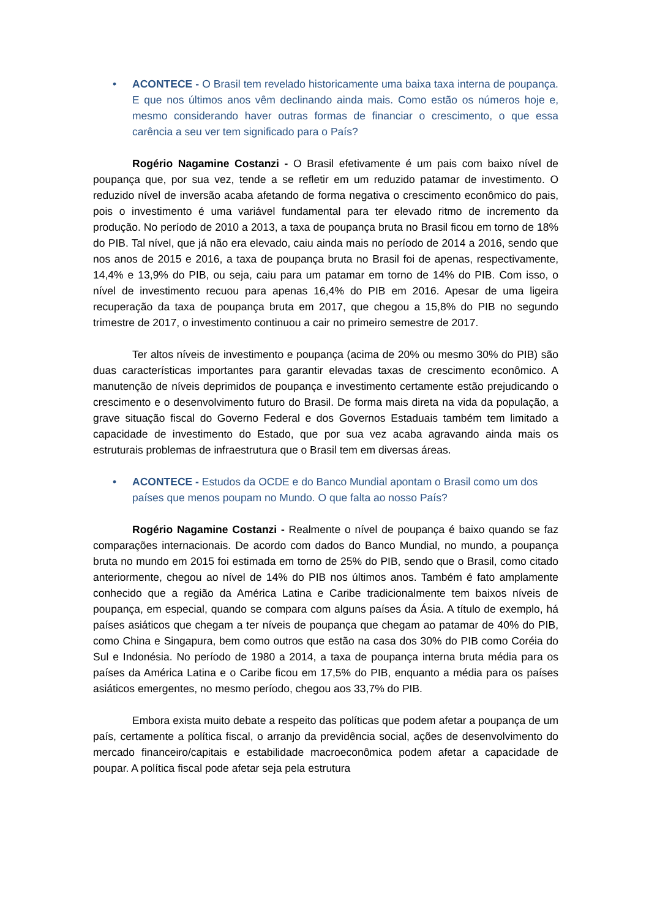• ACONTECE - O Brasil tem revelado historicamente uma baixa taxa interna de poupança. E que nos últimos anos vêm declinando ainda mais. Como estão os números hoje e, mesmo considerando haver outras formas de financiar o crescimento, o que essa carência a seu ver tem significado para o País?
Rogério Nagamine Costanzi - O Brasil efetivamente é um pais com baixo nível de poupança que, por sua vez, tende a se refletir em um reduzido patamar de investimento. O reduzido nível de inversão acaba afetando de forma negativa o crescimento econômico do pais, pois o investimento é uma variável fundamental para ter elevado ritmo de incremento da produção. No período de 2010 a 2013, a taxa de poupança bruta no Brasil ficou em torno de 18% do PIB. Tal nível, que já não era elevado, caiu ainda mais no período de 2014 a 2016, sendo que nos anos de 2015 e 2016, a taxa de poupança bruta no Brasil foi de apenas, respectivamente, 14,4% e 13,9% do PIB, ou seja, caiu para um patamar em torno de 14% do PIB. Com isso, o nível de investimento recuou para apenas 16,4% do PIB em 2016. Apesar de uma ligeira recuperação da taxa de poupança bruta em 2017, que chegou a 15,8% do PIB no segundo trimestre de 2017, o investimento continuou a cair no primeiro semestre de 2017.
Ter altos níveis de investimento e poupança (acima de 20% ou mesmo 30% do PIB) são duas características importantes para garantir elevadas taxas de crescimento econômico. A manutenção de níveis deprimidos de poupança e investimento certamente estão prejudicando o crescimento e o desenvolvimento futuro do Brasil. De forma mais direta na vida da população, a grave situação fiscal do Governo Federal e dos Governos Estaduais também tem limitado a capacidade de investimento do Estado, que por sua vez acaba agravando ainda mais os estruturais problemas de infraestrutura que o Brasil tem em diversas áreas.
• ACONTECE - Estudos da OCDE e do Banco Mundial apontam o Brasil como um dos países que menos poupam no Mundo. O que falta ao nosso País?
Rogério Nagamine Costanzi - Realmente o nível de poupança é baixo quando se faz comparações internacionais. De acordo com dados do Banco Mundial, no mundo, a poupança bruta no mundo em 2015 foi estimada em torno de 25% do PIB, sendo que o Brasil, como citado anteriormente, chegou ao nível de 14% do PIB nos últimos anos. Também é fato amplamente conhecido que a região da América Latina e Caribe tradicionalmente tem baixos níveis de poupança, em especial, quando se compara com alguns países da Ásia. A título de exemplo, há países asiáticos que chegam a ter níveis de poupança que chegam ao patamar de 40% do PIB, como China e Singapura, bem como outros que estão na casa dos 30% do PIB como Coréia do Sul e Indonésia. No período de 1980 a 2014, a taxa de poupança interna bruta média para os países da América Latina e o Caribe ficou em 17,5% do PIB, enquanto a média para os países asiáticos emergentes, no mesmo período, chegou aos 33,7% do PIB.
Embora exista muito debate a respeito das políticas que podem afetar a poupança de um país, certamente a política fiscal, o arranjo da previdência social, ações de desenvolvimento do mercado financeiro/capitais e estabilidade macroeconômica podem afetar a capacidade de poupar. A política fiscal pode afetar seja pela estrutura